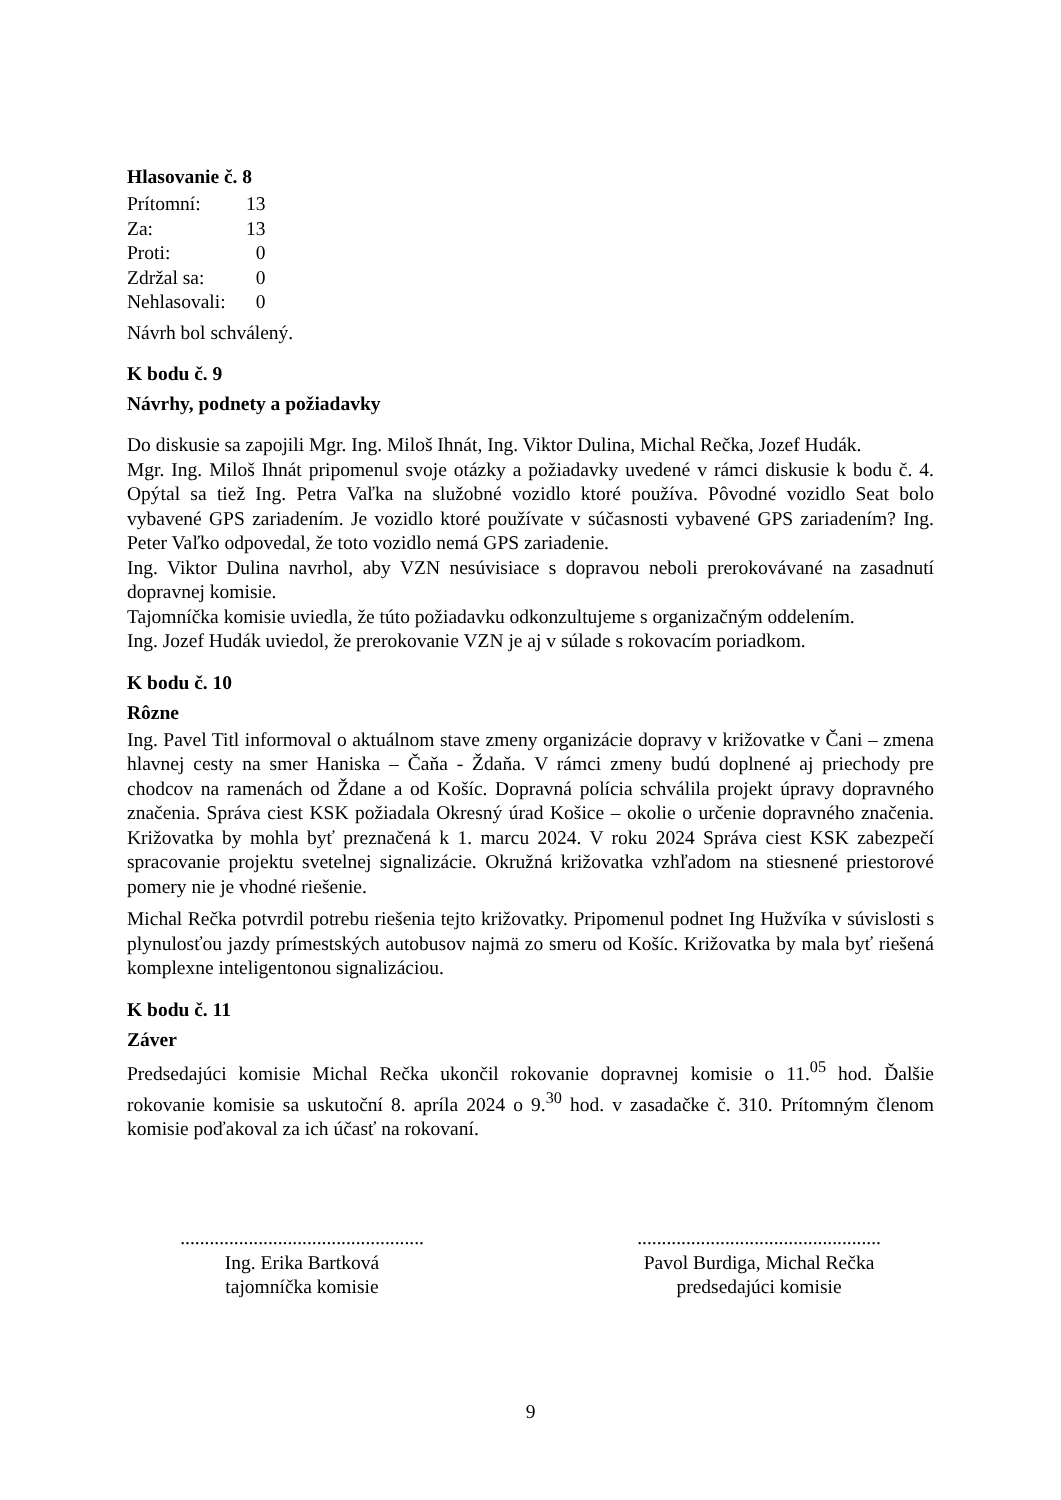Hlasovanie č. 8
| Prítomní: | 13 |
| Za: | 13 |
| Proti: | 0 |
| Zdržal sa: | 0 |
| Nehlasovali: | 0 |
Návrh bol schválený.
K bodu č. 9
Návrhy, podnety a požiadavky
Do diskusie sa zapojili Mgr. Ing. Miloš Ihnát, Ing. Viktor Dulina, Michal Rečka, Jozef Hudák.
Mgr. Ing. Miloš Ihnát pripomenul svoje otázky a požiadavky uvedené v rámci diskusie k bodu č. 4. Opýtal sa tiež Ing. Petra Vaľka na služobné vozidlo ktoré používa. Pôvodné vozidlo Seat bolo vybavené GPS zariadením. Je vozidlo ktoré používate v súčasnosti vybavené GPS zariadením? Ing. Peter Vaľko odpovedal, že toto vozidlo nemá GPS zariadenie.
Ing. Viktor Dulina navrhol, aby VZN nesúvisiace s dopravou neboli prerokovávané na zasadnutí dopravnej komisie.
Tajomníčka komisie uviedla, že túto požiadavku odkonzultujeme s organizačným oddelením.
Ing. Jozef Hudák uviedol, že prerokovanie VZN je aj v súlade s rokovacím poriadkom.
K bodu č. 10
Rôzne
Ing. Pavel Titl informoval o aktuálnom stave zmeny organizácie dopravy v križovatke v Čani – zmena hlavnej cesty na smer Haniska – Čaňa - Ždaňa. V rámci zmeny budú doplnené aj priechody pre chodcov na ramenách od Ždane a od Košíc. Dopravná polícia schválila projekt úpravy dopravného značenia. Správa ciest KSK požiadala Okresný úrad Košice – okolie o určenie dopravného značenia. Križovatka by mohla byť preznačená k 1. marcu 2024. V roku 2024 Správa ciest KSK zabezpečí spracovanie projektu svetelnej signalizácie. Okružná križovatka vzhľadom na stiesnené priestorové pomery nie je vhodné riešenie.
Michal Rečka potvrdil potrebu riešenia tejto križovatky. Pripomenul podnet Ing Hužvíka v súvislosti s plynulosťou jazdy prímestských autobusov najmä zo smeru od Košíc. Križovatka by mala byť riešená komplexne inteligentonou signalizáciou.
K bodu č. 11
Záver
Predsedajúci komisie Michal Rečka ukončil rokovanie dopravnej komisie o 11.<sup>05</sup> hod. Ďalšie rokovanie komisie sa uskutoční 8. apríla 2024 o 9.<sup>30</sup> hod. v zasadačke č. 310. Prítomným členom komisie poďakoval za ich účasť na rokovaní.
..................................................
Ing. Erika Bartková
tajomníčka komisie
..................................................
Pavol Burdiga, Michal Rečka
predsedajúci komisie
9